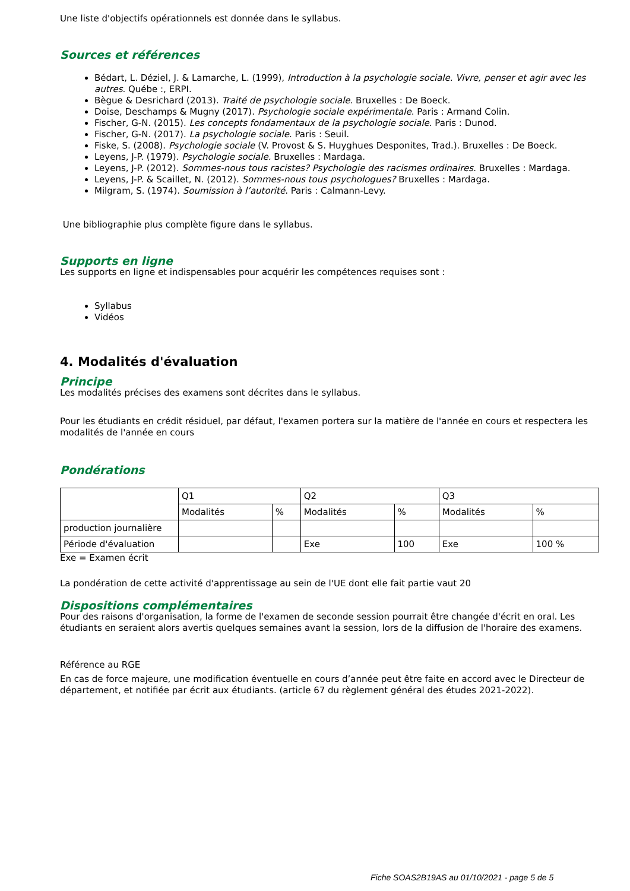Une liste d'objectifs opérationnels est donnée dans le syllabus.
Sources et références
Bédart, L. Déziel, J. & Lamarche, L. (1999), Introduction à la psychologie sociale. Vivre, penser et agir avec les autres. Québe :, ERPI.
Bègue & Desrichard (2013). Traité de psychologie sociale. Bruxelles : De Boeck.
Doise, Deschamps & Mugny (2017). Psychologie sociale expérimentale. Paris : Armand Colin.
Fischer, G-N. (2015). Les concepts fondamentaux de la psychologie sociale. Paris : Dunod.
Fischer, G-N. (2017). La psychologie sociale. Paris : Seuil.
Fiske, S. (2008). Psychologie sociale (V. Provost & S. Huyghues Desponites, Trad.). Bruxelles : De Boeck.
Leyens, J-P. (1979). Psychologie sociale. Bruxelles : Mardaga.
Leyens, J-P. (2012). Sommes-nous tous racistes? Psychologie des racismes ordinaires. Bruxelles : Mardaga.
Leyens, J-P. & Scaillet, N. (2012). Sommes-nous tous psychologues? Bruxelles : Mardaga.
Milgram, S. (1974). Soumission à l’autorité. Paris : Calmann-Levy.
Une bibliographie plus complète figure dans le syllabus.
Supports en ligne
Les supports en ligne et indispensables pour acquérir les compétences requises sont :
Syllabus
Vidéos
4. Modalités d'évaluation
Principe
Les modalités précises des examens sont décrites dans le syllabus.
Pour les étudiants en crédit résiduel, par défaut, l'examen portera sur la matière de l'année en cours et respectera les modalités de l'année en cours
Pondérations
| | Q1 | | Q2 | | Q3 | |
| | Modalités | % | Modalités | % | Modalités | % |
| production journalière | | | | | | |
| Période d'évaluation | | | Exe | 100 | Exe | 100 % |
Exe = Examen écrit
La pondération de cette activité d'apprentissage au sein de l'UE dont elle fait partie vaut 20
Dispositions complémentaires
Pour des raisons d'organisation, la forme de l'examen de seconde session pourrait être changée d'écrit en oral. Les étudiants en seraient alors avertis quelques semaines avant la session, lors de la diffusion de l'horaire des examens.
Référence au RGE
En cas de force majeure, une modification éventuelle en cours d’année peut être faite en accord avec le Directeur de département, et notifiée par écrit aux étudiants. (article 67 du règlement général des études 2021-2022).
Fiche SOAS2B19AS au 01/10/2021 - page 5 de 5